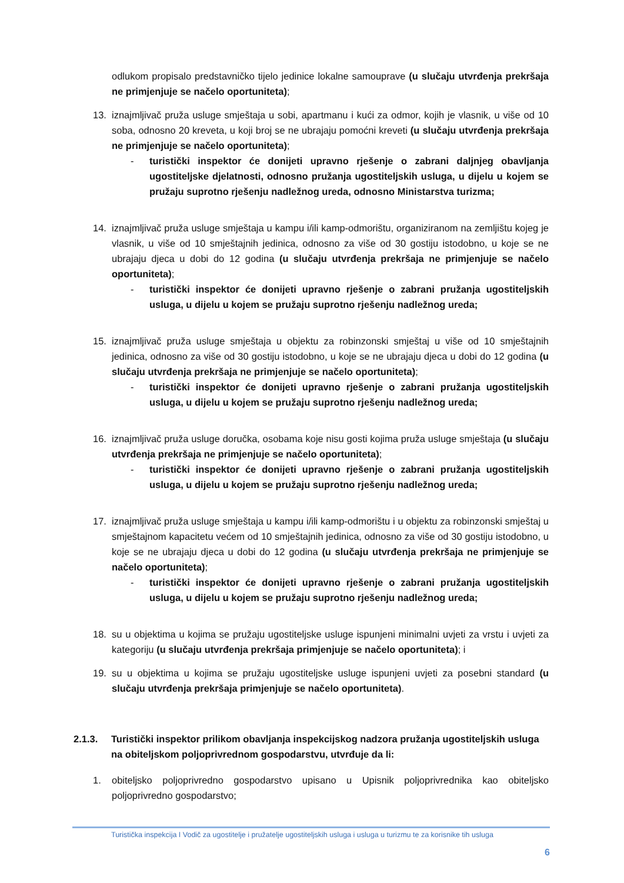odlukom propisalo predstavničko tijelo jedinice lokalne samouprave (u slučaju utvrđenja prekršaja ne primjenjuje se načelo oportuniteta);
13. iznajmljivač pruža usluge smještaja u sobi, apartmanu i kući za odmor, kojih je vlasnik, u više od 10 soba, odnosno 20 kreveta, u koji broj se ne ubrajaju pomoćni kreveti (u slučaju utvrđenja prekršaja ne primjenjuje se načelo oportuniteta);
- turistički inspektor će donijeti upravno rješenje o zabrani daljnjeg obavljanja ugostiteljske djelatnosti, odnosno pružanja ugostiteljskih usluga, u dijelu u kojem se pružaju suprotno rješenju nadležnog ureda, odnosno Ministarstva turizma;
14. iznajmljivač pruža usluge smještaja u kampu i/ili kamp-odmorištu, organiziranom na zemljištu kojeg je vlasnik, u više od 10 smještajnih jedinica, odnosno za više od 30 gostiju istodobno, u koje se ne ubrajaju djeca u dobi do 12 godina (u slučaju utvrđenja prekršaja ne primjenjuje se načelo oportuniteta);
- turistički inspektor će donijeti upravno rješenje o zabrani pružanja ugostiteljskih usluga, u dijelu u kojem se pružaju suprotno rješenju nadležnog ureda;
15. iznajmljivač pruža usluge smještaja u objektu za robinzonski smještaj u više od 10 smještajnih jedinica, odnosno za više od 30 gostiju istodobno, u koje se ne ubrajaju djeca u dobi do 12 godina (u slučaju utvrđenja prekršaja ne primjenjuje se načelo oportuniteta);
- turistički inspektor će donijeti upravno rješenje o zabrani pružanja ugostiteljskih usluga, u dijelu u kojem se pružaju suprotno rješenju nadležnog ureda;
16. iznajmljivač pruža usluge doručka, osobama koje nisu gosti kojima pruža usluge smještaja (u slučaju utvrđenja prekršaja ne primjenjuje se načelo oportuniteta);
- turistički inspektor će donijeti upravno rješenje o zabrani pružanja ugostiteljskih usluga, u dijelu u kojem se pružaju suprotno rješenju nadležnog ureda;
17. iznajmljivač pruža usluge smještaja u kampu i/ili kamp-odmorištu i u objektu za robinzonski smještaj u smještajnom kapacitetu većem od 10 smještajnih jedinica, odnosno za više od 30 gostiju istodobno, u koje se ne ubrajaju djeca u dobi do 12 godina (u slučaju utvrđenja prekršaja ne primjenjuje se načelo oportuniteta);
- turistički inspektor će donijeti upravno rješenje o zabrani pružanja ugostiteljskih usluga, u dijelu u kojem se pružaju suprotno rješenju nadležnog ureda;
18. su u objektima u kojima se pružaju ugostiteljske usluge ispunjeni minimalni uvjeti za vrstu i uvjeti za kategoriju (u slučaju utvrđenja prekršaja primjenjuje se načelo oportuniteta); i
19. su u objektima u kojima se pružaju ugostiteljske usluge ispunjeni uvjeti za posebni standard (u slučaju utvrđenja prekršaja primjenjuje se načelo oportuniteta).
2.1.3. Turistički inspektor prilikom obavljanja inspekcijskog nadzora pružanja ugostiteljskih usluga na obiteljskom poljoprivrednom gospodarstvu, utvrđuje da li:
1. obiteljsko poljoprivredno gospodarstvo upisano u Upisnik poljoprivrednika kao obiteljsko poljoprivredno gospodarstvo;
Turistička inspekcija I Vodič za ugostitelje i pružatelje ugostiteljskih usluga i usluga u turizmu te za korisnike tih usluga
6